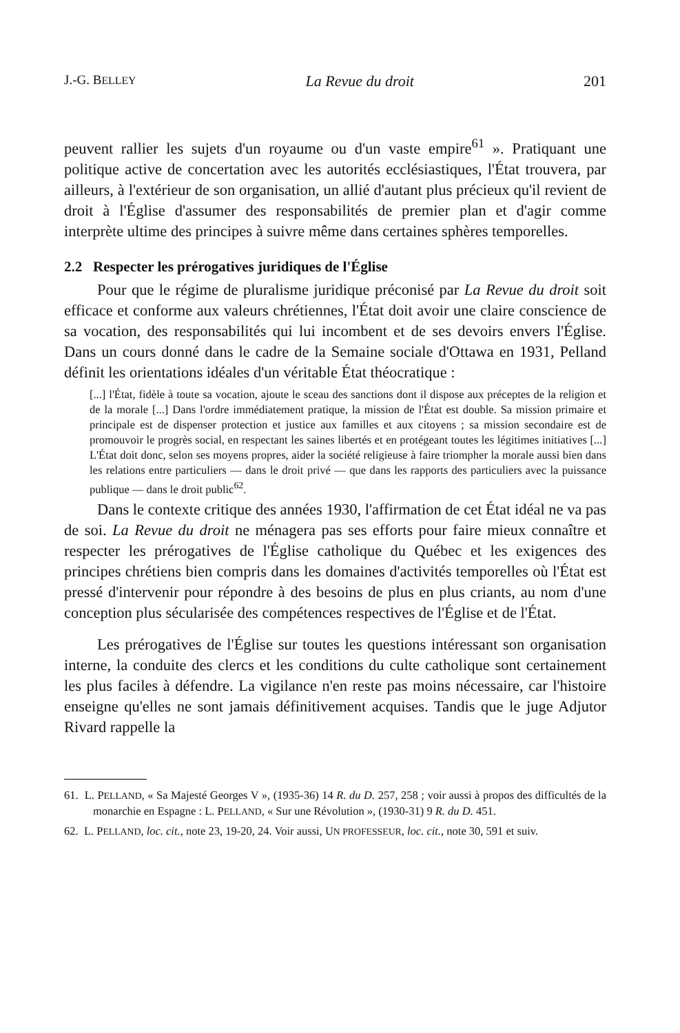J.-G. BELLEY La Revue du droit 201
peuvent rallier les sujets d'un royaume ou d'un vaste empire<sup>61</sup> ». Pratiquant une politique active de concertation avec les autorités ecclésiastiques, l'État trouvera, par ailleurs, à l'extérieur de son organisation, un allié d'autant plus précieux qu'il revient de droit à l'Église d'assumer des responsabilités de premier plan et d'agir comme interprète ultime des principes à suivre même dans certaines sphères temporelles.
2.2 Respecter les prérogatives juridiques de l'Église
Pour que le régime de pluralisme juridique préconisé par La Revue du droit soit efficace et conforme aux valeurs chrétiennes, l'État doit avoir une claire conscience de sa vocation, des responsabilités qui lui incombent et de ses devoirs envers l'Église. Dans un cours donné dans le cadre de la Semaine sociale d'Ottawa en 1931, Pelland définit les orientations idéales d'un véritable État théocratique :
[...] l'État, fidèle à toute sa vocation, ajoute le sceau des sanctions dont il dispose aux préceptes de la religion et de la morale [...] Dans l'ordre immédiatement pratique, la mission de l'État est double. Sa mission primaire et principale est de dispenser protection et justice aux familles et aux citoyens ; sa mission secondaire est de promouvoir le progrès social, en respectant les saines libertés et en protégeant toutes les légitimes initiatives [...] L'État doit donc, selon ses moyens propres, aider la société religieuse à faire triompher la morale aussi bien dans les relations entre particuliers — dans le droit privé — que dans les rapports des particuliers avec la puissance publique — dans le droit public<sup>62</sup>.
Dans le contexte critique des années 1930, l'affirmation de cet État idéal ne va pas de soi. La Revue du droit ne ménagera pas ses efforts pour faire mieux connaître et respecter les prérogatives de l'Église catholique du Québec et les exigences des principes chrétiens bien compris dans les domaines d'activités temporelles où l'État est pressé d'intervenir pour répondre à des besoins de plus en plus criants, au nom d'une conception plus sécularisée des compétences respectives de l'Église et de l'État.
Les prérogatives de l'Église sur toutes les questions intéressant son organisation interne, la conduite des clercs et les conditions du culte catholique sont certainement les plus faciles à défendre. La vigilance n'en reste pas moins nécessaire, car l'histoire enseigne qu'elles ne sont jamais définitivement acquises. Tandis que le juge Adjutor Rivard rappelle la
61. L. PELLAND, « Sa Majesté Georges V », (1935-36) 14 R. du D. 257, 258 ; voir aussi à propos des difficultés de la monarchie en Espagne : L. PELLAND, « Sur une Révolution », (1930-31) 9 R. du D. 451.
62. L. PELLAND, loc. cit., note 23, 19-20, 24. Voir aussi, UN PROFESSEUR, loc. cit., note 30, 591 et suiv.